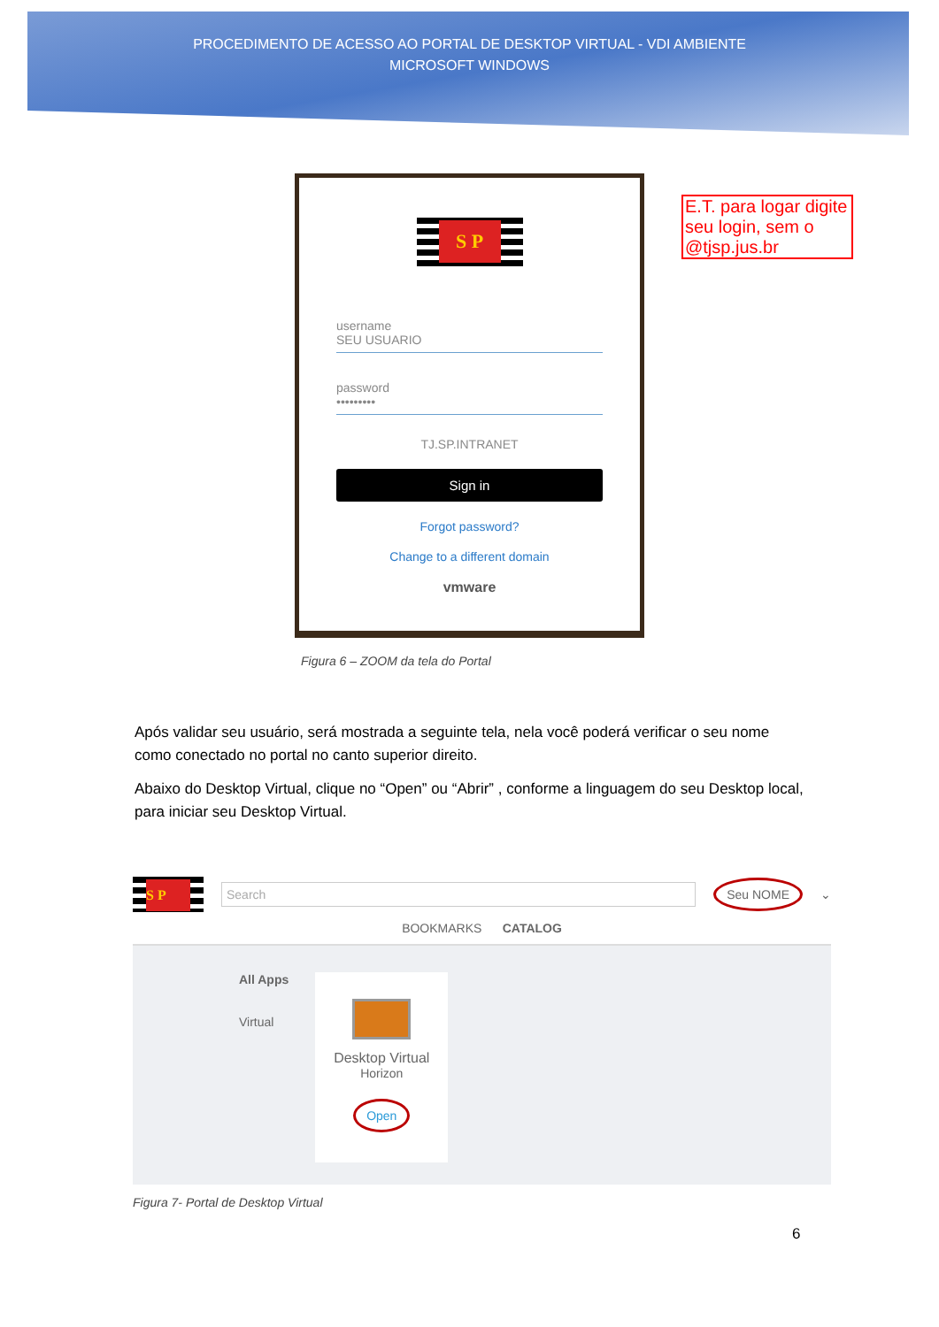PROCEDIMENTO DE ACESSO AO PORTAL DE DESKTOP VIRTUAL - VDI AMBIENTE
MICROSOFT WINDOWS
S P
username
SEU USUARIO
password
•••••••••
TJ.SP.INTRANET
Sign in
Forgot password?
Change to a different domain
vmware
E.T. para logar digite seu login, sem o @tjsp.jus.br
Figura 6 – ZOOM da tela do Portal
Após validar seu usuário, será mostrada a seguinte tela, nela você poderá verificar o seu nome como conectado no portal no canto superior direito.
Abaixo do Desktop Virtual, clique no “Open” ou “Abrir” , conforme a linguagem do seu Desktop local, para iniciar seu Desktop Virtual.
S P
Search
Seu NOME ⌄
BOOKMARKS CATALOG
All Apps
Virtual
Desktop Virtual
Horizon
Open
Figura 7- Portal de Desktop Virtual
6